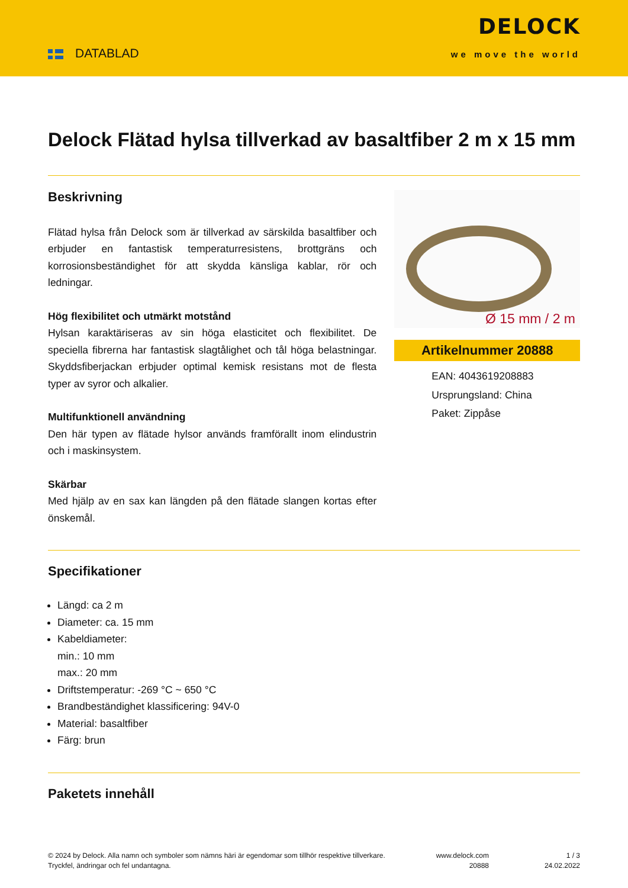DATABLAD
DELOCK
we move the world
Delock Flätad hylsa tillverkad av basaltfiber 2 m x 15 mm
Beskrivning
Flätad hylsa från Delock som är tillverkad av särskilda basaltfiber och erbjuder en fantastisk temperaturresistens, brottgräns och korrosionsbeständighet för att skydda känsliga kablar, rör och ledningar.
Hög flexibilitet och utmärkt motstånd
Hylsan karaktäriseras av sin höga elasticitet och flexibilitet. De speciella fibrerna har fantastisk slagtålighet och tål höga belastningar. Skyddsfiberjackan erbjuder optimal kemisk resistans mot de flesta typer av syror och alkalier.
Multifunktionell användning
Den här typen av flätade hylsor används framförallt inom elindustrin och i maskinsystem.
Skärbar
Med hjälp av en sax kan längden på den flätade slangen kortas efter önskemål.
Ø 15 mm / 2 m
Artikelnummer 20888
EAN: 4043619208883
Ursprungsland: China
Paket: Zippåse
Specifikationer
Längd: ca 2 m
Diameter: ca. 15 mm
Kabeldiameter:
min.: 10 mm
max.: 20 mm
Driftstemperatur: -269 °C ~ 650 °C
Brandbeständighet klassificering: 94V-0
Material: basaltfiber
Färg: brun
Paketets innehåll
© 2024 by Delock. Alla namn och symboler som nämns häri är egendomar som tillhör respektive tillverkare. Tryckfel, ändringar och fel undantagna.
www.delock.com
20888
1 / 3
24.02.2022